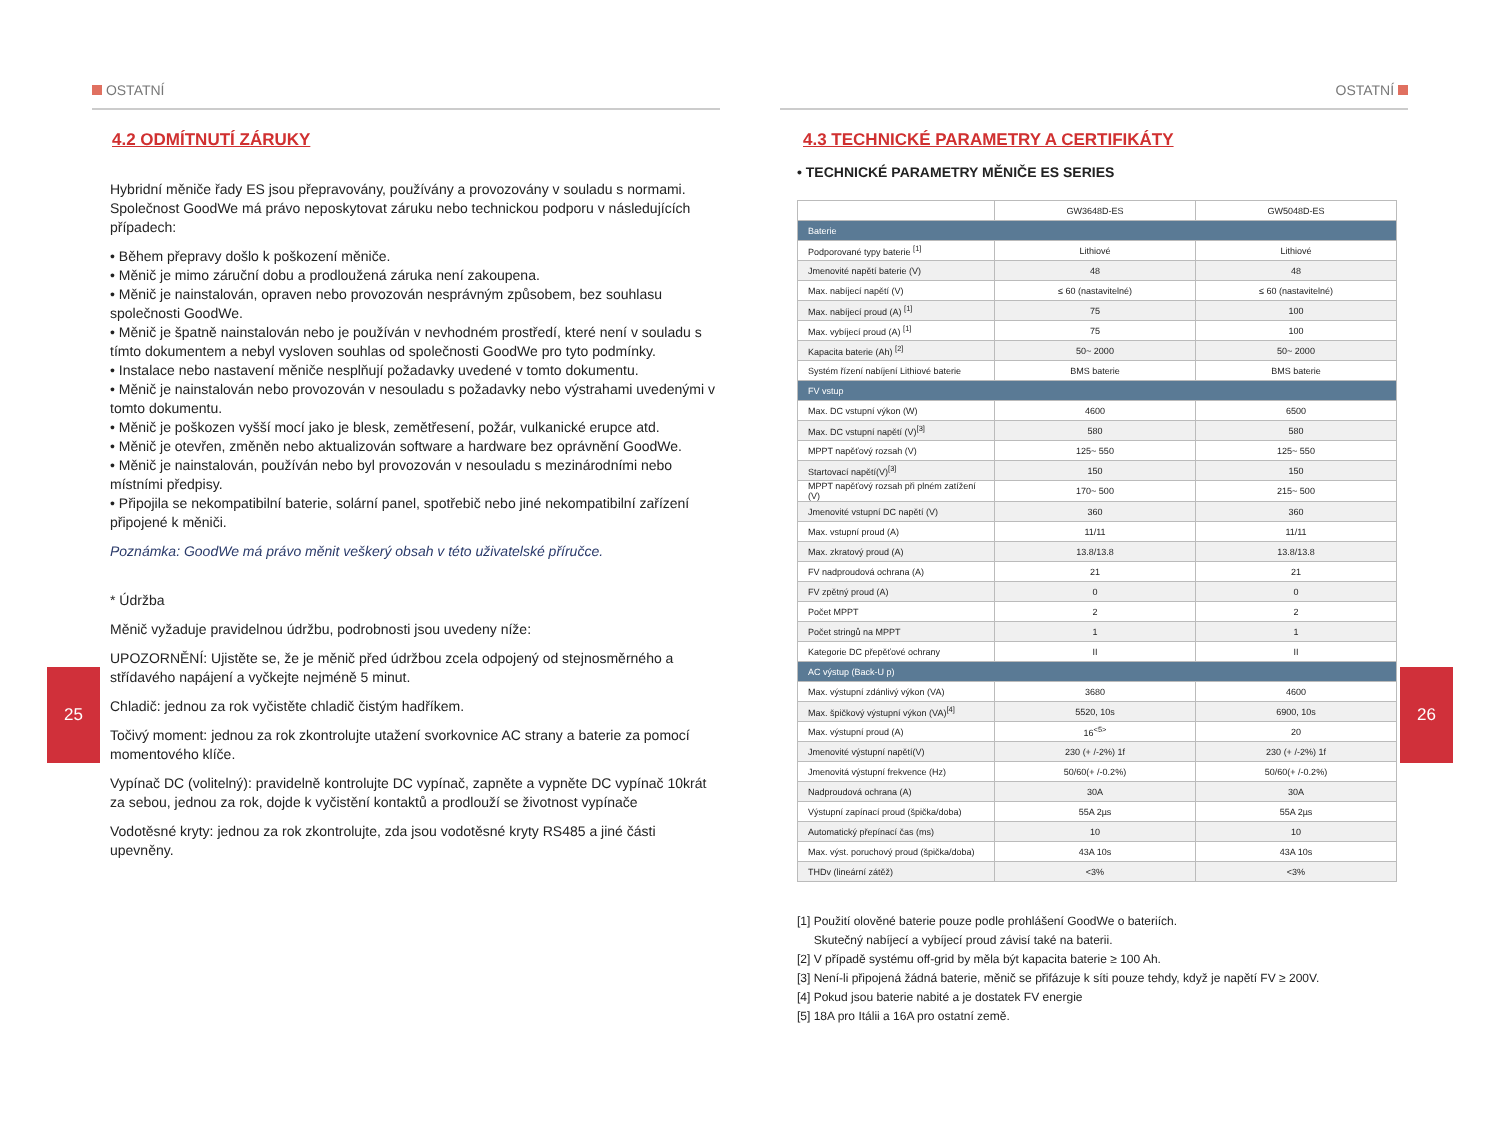OSTATNÍ
4.2 ODMÍTNUTÍ ZÁRUKY
Hybridní měniče řady ES jsou přepravovány, používány a provozovány v souladu s normami. Společnost GoodWe má právo neposkytovat záruku nebo technickou podporu v následujících případech:
• Během přepravy došlo k poškození měniče.
• Měnič je mimo záruční dobu a prodloužená záruka není zakoupena.
• Měnič je nainstalován, opraven nebo provozován nesprávným způsobem, bez souhlasu společnosti GoodWe.
• Měnič je špatně nainstalován nebo je používán v nevhodném prostředí, které není v souladu s tímto dokumentem a nebyl vysloven souhlas od společnosti GoodWe pro tyto podmínky.
• Instalace nebo nastavení měniče nesplňují požadavky uvedené v tomto dokumentu.
• Měnič je nainstalován nebo provozován v nesouladu s požadavky nebo výstrahami uvedenými v tomto dokumentu.
• Měnič je poškozen vyšší mocí jako je blesk, zemětřesení, požár, vulkanické erupce atd.
• Měnič je otevřen, změněn nebo aktualizován software a hardware bez oprávnění GoodWe.
• Měnič je nainstalován, používán nebo byl provozován v nesouladu s mezinárodními nebo místními předpisy.
• Připojila se nekompatibilní baterie, solární panel, spotřebič nebo jiné nekompatibilní zařízení připojené k měniči.
Poznámka: GoodWe má právo měnit veškerý obsah v této uživatelské příručce.
* Údržba
Měnič vyžaduje pravidelnou údržbu, podrobnosti jsou uvedeny níže:
UPOZORNĚNÍ: Ujistěte se, že je měnič před údržbou zcela odpojený od stejnosměrného a střídavého napájení a vyčkejte nejméně 5 minut.
Chladič: jednou za rok vyčistěte chladič čistým hadříkem.
Točivý moment: jednou za rok zkontrolujte utažení svorkovnice AC strany a baterie za pomocí momentového klíče.
Vypínač DC (volitelný): pravidelně kontrolujte DC vypínač, zapněte a vypněte DC vypínač 10krát za sebou, jednou za rok, dojde k vyčistění kontaktů a prodlouží se životnost vypínače
Vodotěsné kryty: jednou za rok zkontrolujte, zda jsou vodotěsné kryty RS485 a jiné části upevněny.
25
OSTATNÍ
4.3 TECHNICKÉ PARAMETRY A CERTIFIKÁTY
• TECHNICKÉ PARAMETRY MĚNIČE ES SERIES
| | GW3648D-ES | GW5048D-ES |
| Baterie | | |
| Podporované typy baterie <sup>[1]</sup> | Lithiové | Lithiové |
| Jmenovité napětí baterie (V) | 48 | 48 |
| Max. nabíjecí napětí (V) | ≤ 60 (nastavitelné) | ≤ 60 (nastavitelné) |
| Max. nabíjecí proud (A) <sup>[1]</sup> | 75 | 100 |
| Max. vybíjecí proud (A) <sup>[1]</sup> | 75 | 100 |
| Kapacita baterie (Ah) <sup>[2]</sup> | 50~ 2000 | 50~ 2000 |
| Systém řízení nabíjení Lithiové baterie | BMS baterie | BMS baterie |
| FV vstup | | |
| Max. DC vstupní výkon (W) | 4600 | 6500 |
| Max. DC vstupní napětí (V)<sup>[3]</sup> | 580 | 580 |
| MPPT napěťový rozsah (V) | 125~ 550 | 125~ 550 |
| Startovací napětí(V)<sup>[3]</sup> | 150 | 150 |
| MPPT napěťový rozsah při plném zatížení (V) | 170~ 500 | 215~ 500 |
| Jmenovité vstupní DC napětí (V) | 360 | 360 |
| Max. vstupní proud (A) | 11/11 | 11/11 |
| Max. zkratový proud (A) | 13.8/13.8 | 13.8/13.8 |
| FV nadproudová ochrana (A) | 21 | 21 |
| FV zpětný proud (A) | 0 | 0 |
| Počet MPPT | 2 | 2 |
| Počet stringů na MPPT | 1 | 1 |
| Kategorie DC přepěťové ochrany | II | II |
| AC výstup (Back-U p) | | |
| Max. výstupní zdánlivý výkon (VA) | 3680 | 4600 |
| Max. špičkový výstupní výkon (VA)<sup>[4]</sup> | 5520, 10s | 6900, 10s |
| Max. výstupní proud (A) | 16<sup><5></sup> | 20 |
| Jmenovité výstupní napětí(V) | 230 (+ /-2%) 1f | 230 (+ /-2%) 1f |
| Jmenovitá výstupní frekvence (Hz) | 50/60(+ /-0.2%) | 50/60(+ /-0.2%) |
| Nadproudová ochrana (A) | 30A | 30A |
| Výstupní zapínací proud (špička/doba) | 55A 2µs | 55A 2µs |
| Automatický přepínací čas (ms) | 10 | 10 |
| Max. výst. poruchový proud (špička/doba) | 43A 10s | 43A 10s |
| THDv (lineární zátěž) | <3% | <3% |
[1] Použití olověné baterie pouze podle prohlášení GoodWe o bateriích.
Skutečný nabíjecí a vybíjecí proud závisí také na baterii.
[2] V případě systému off-grid by měla být kapacita baterie ≥ 100 Ah.
[3] Není-li připojená žádná baterie, měnič se přifázuje k síti pouze tehdy, když je napětí FV ≥ 200V.
[4] Pokud jsou baterie nabité a je dostatek FV energie
[5] 18A pro Itálii a 16A pro ostatní země.
26